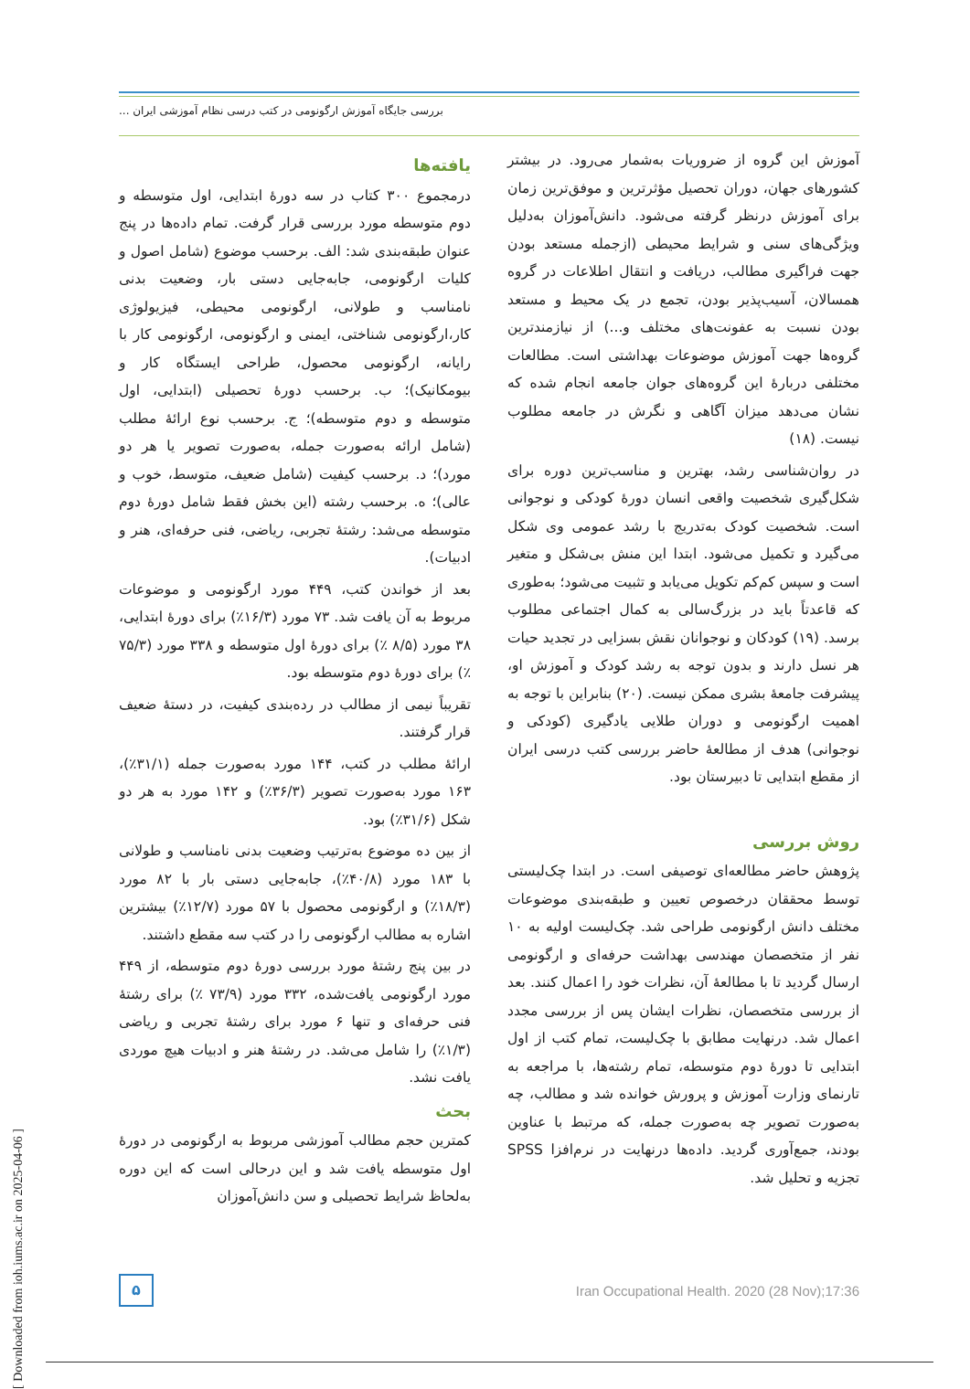بررسی جایگاه آموزش ارگونومی در کتب درسی نظام آموزشی ایران ...
آموزش این گروه از ضروریات به‌شمار می‌رود. در بیشتر کشورهای جهان، دوران تحصیل مؤثرترین و موفق‌ترین زمان برای آموزش درنظر گرفته می‌شود. دانش‌آموزان به‌دلیل ویژگی‌های سنی و شرایط محیطی (ازجمله مستعد بودن جهت فراگیری مطالب، دریافت و انتقال اطلاعات در گروه همسالان، آسیب‌پذیر بودن، تجمع در یک محیط و مستعد بودن نسبت به عفونت‌های مختلف و...) از نیازمندترین گروه‌ها جهت آموزش موضوعات بهداشتی است. مطالعات مختلفی دربارۀ این گروه‌های جوان جامعه انجام شده که نشان می‌دهد میزان آگاهی و نگرش در جامعه مطلوب نیست. (۱۸)
در روان‌شناسی رشد، بهترین و مناسب‌ترین دوره برای شکل‌گیری شخصیت واقعی انسان دورۀ کودکی و نوجوانی است. شخصیت کودک به‌تدریج با رشد عمومی وی شکل می‌گیرد و تکمیل می‌شود. ابتدا این منش بی‌شکل و متغیر است و سپس کم‌کم تکویل می‌یابد و تثبیت می‌شود؛ به‌طوری که قاعدتاً باید در بزرگ‌سالی به کمال اجتماعی مطلوب برسد. (۱۹) کودکان و نوجوانان نقش بسزایی در تجدید حیات هر نسل دارند و بدون توجه به رشد کودک و آموزش او، پیشرفت جامعۀ بشری ممکن نیست. (۲۰) بنابراین با توجه به اهمیت ارگونومی و دوران طلایی یادگیری (کودکی و نوجوانی) هدف از مطالعۀ حاضر بررسی کتب درسی ایران از مقطع ابتدایی تا دبیرستان بود.
روش بررسی
پژوهش حاضر مطالعه‌ای توصیفی است. در ابتدا چک‌لیستی توسط محققان درخصوص تعیین و طبقه‌بندی موضوعات مختلف دانش ارگونومی طراحی شد. چک‌لیست اولیه به ۱۰ نفر از متخصصان مهندسی بهداشت حرفه‌ای و ارگونومی ارسال گردید تا با مطالعۀ آن، نظرات خود را اعمال کنند. بعد از بررسی متخصصان، نظرات ایشان پس از بررسی مجدد اعمال شد. درنهایت مطابق با چک‌لیست، تمام کتب از اول ابتدایی تا دورۀ دوم متوسطه، تمام رشته‌ها، با مراجعه به تارنمای وزارت آموزش و پرورش خوانده شد و مطالب، چه به‌صورت تصویر چه به‌صورت جمله، که مرتبط با عناوین بودند، جمع‌آوری گردید. داده‌ها درنهایت در نرم‌افزا SPSS تجزیه و تحلیل شد.
یافته‌ها
درمجموع ۳۰۰ کتاب در سه دورۀ ابتدایی، اول متوسطه و دوم متوسطه مورد بررسی قرار گرفت. تمام داده‌ها در پنج عنوان طبقه‌بندی شد: الف. برحسب موضوع (شامل اصول و کلیات ارگونومی، جابه‌جایی دستی بار، وضعیت بدنی نامناسب و طولانی، ارگونومی محیطی، فیزیولوژی کار،ارگونومی شناختی، ایمنی و ارگونومی، ارگونومی کار با رایانه، ارگونومی محصول، طراحی ایستگاه کار و بیومکانیک)؛ ب. برحسب دورۀ تحصیلی (ابتدایی، اول متوسطه و دوم متوسطه)؛ ج. برحسب نوع ارائۀ مطلب (شامل ارائه به‌صورت جمله، به‌صورت تصویر یا هر دو مورد)؛ د. برحسب کیفیت (شامل ضعیف، متوسط، خوب و عالی)؛ ه. برحسب رشته (این بخش فقط شامل دورۀ دوم متوسطه می‌شد: رشتۀ تجربی، ریاضی، فنی حرفه‌ای، هنر و ادبیات).
بعد از خواندن کتب، ۴۴۹ مورد ارگونومی و موضوعات مربوط به آن یافت شد. ۷۳ مورد (۱۶/۳٪) برای دورۀ ابتدایی، ۳۸ مورد (۸/۵ ٪) برای دورۀ اول متوسطه و ۳۳۸ مورد (۷۵/۳ ٪) برای دورۀ دوم متوسطه بود.
تقریباً نیمی از مطالب در رده‌بندی کیفیت، در دستۀ ضعیف قرار گرفتند.
ارائۀ مطلب در کتب، ۱۴۴ مورد به‌صورت جمله (۳۱/۱٪)، ۱۶۳ مورد به‌صورت تصویر (۳۶/۳٪) و ۱۴۲ مورد به هر دو شکل (۳۱/۶٪) بود.
از بین ده موضوع به‌ترتیب وضعیت بدنی نامناسب و طولانی با ۱۸۳ مورد (۴۰/۸٪)، جابه‌جایی دستی بار با ۸۲ مورد (۱۸/۳٪) و ارگونومی محصول با ۵۷ مورد (۱۲/۷٪) بیشترین اشاره به مطالب ارگونومی را در کتب سه مقطع داشتند.
در بین پنج رشتۀ مورد بررسی دورۀ دوم متوسطه، از ۴۴۹ مورد ارگونومی یافت‌شده، ۳۳۲ مورد (۷۳/۹ ٪) برای رشتۀ فنی حرفه‌ای و تنها ۶ مورد برای رشتۀ تجربی و ریاضی (۱/۳٪) را شامل می‌شد. در رشتۀ هنر و ادبیات هیچ موردی یافت نشد.
بحث
کمترین حجم مطالب آموزشی مربوط به ارگونومی در دورۀ اول متوسطه یافت شد و این درحالی است که این دوره به‌لحاظ شرایط تحصیلی و سن دانش‌آموزان
۵
Iran Occupational Health. 2020 (28 Nov);17:36
[ Downloaded from ioh.iums.ac.ir on 2025-04-06 ]